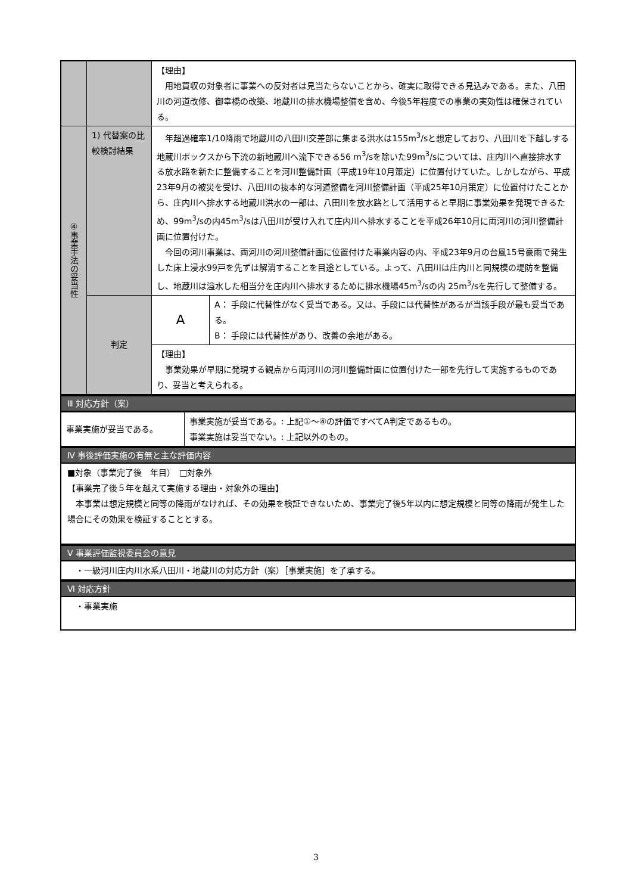| | | 【理由】 用地買収の対象者に事業への反対者は見当たらないことから、確実に取得できる見込みである。また、八田川の河道改修、御幸橋の改築、地蔵川の排水機場整備を含め、今後5年程度での事業の実効性は確保されている。 | |
| ④事業手法の妥当性 | 1) 代替案の比較検討結果 | 年超過確率1/10降雨で地蔵川の八田川交差部に集まる洪水は155m<sup>3</sup>/sと想定しており、八田川を下越しする地蔵川ボックスから下流の新地蔵川へ流下できる56 m<sup>3</sup>/sを除いた99m<sup>3</sup>/sについては、庄内川へ直接排水する放水路を新たに整備することを河川整備計画（平成19年10月策定）に位置付けていた。しかしながら、平成23年9月の被災を受け、八田川の抜本的な河道整備を河川整備計画（平成25年10月策定）に位置付けたことから、庄内川へ排水する地蔵川洪水の一部は、八田川を放水路として活用すると早期に事業効果を発現できるため、99m<sup>3</sup>/sの内45m<sup>3</sup>/sは八田川が受け入れて庄内川へ排水することを平成26年10月に両河川の河川整備計画に位置付けた。 今回の河川事業は、両河川の河川整備計画に位置付けた事業内容の内、平成23年9月の台風15号豪雨で発生した床上浸水99戸を先ずは解消することを目途としている。よって、八田川は庄内川と同規模の堤防を整備し、地蔵川は溢水した相当分を庄内川へ排水するために排水機場45m<sup>3</sup>/sの内 25m<sup>3</sup>/sを先行して整備する。 | |
| | 判定 | A | A： 手段に代替性がなく妥当である。又は、手段には代替性があるが当該手段が最も妥当である。 B： 手段には代替性があり、改善の余地がある。 |
| | | 【理由】 事業効果が早期に発現する観点から両河川の河川整備計画に位置付けた一部を先行して実施するものであり、妥当と考えられる。 | |
Ⅲ 対応方針（案）
| 事業実施が妥当である。 | 事業実施が妥当である。: 上記①～④の評価ですべてA判定であるもの。 事業実施は妥当でない。: 上記以外のもの。 |
Ⅳ 事後評価実施の有無と主な評価内容
■対象（事業完了後　年目）　□対象外
【事業完了後５年を越えて実施する理由・対象外の理由】
　本事業は想定規模と同等の降雨がなければ、その効果を検証できないため、事業完了後5年以内に想定規模と同等の降雨が発生した場合にその効果を検証することとする。
Ⅴ 事業評価監視委員会の意見
　・一級河川庄内川水系八田川・地蔵川の対応方針（案）［事業実施］を了承する。
Ⅵ 対応方針
　・事業実施
3